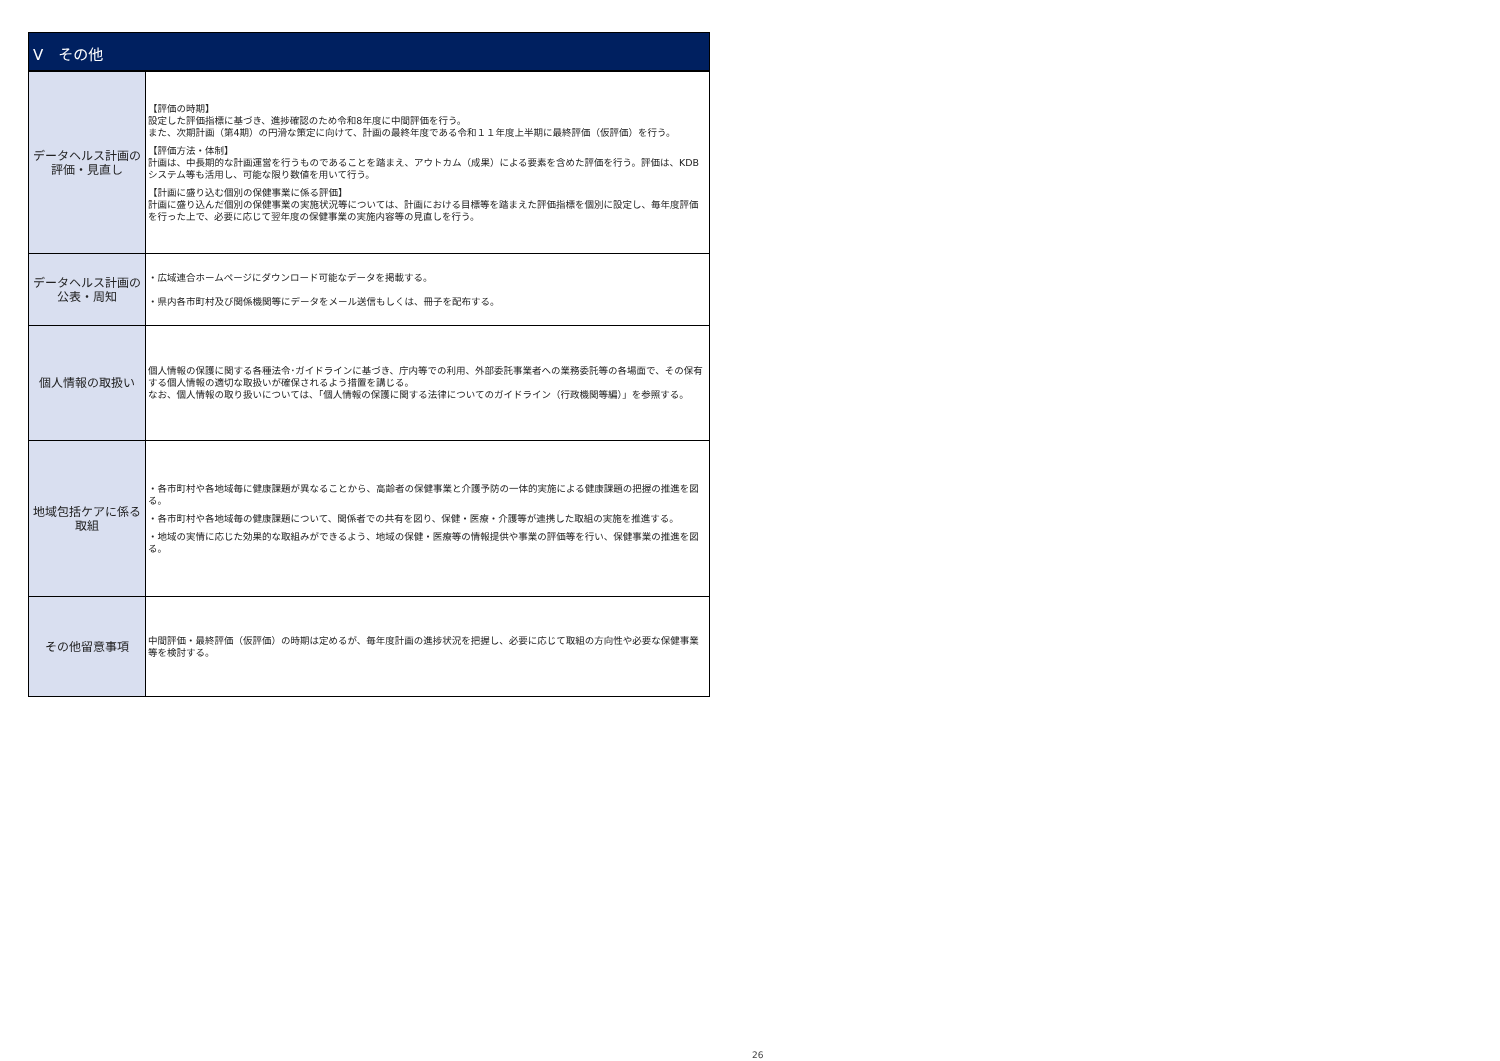Ⅴ　その他
| データヘルス計画の評価・見直し | 【評価の時期】 設定した評価指標に基づき、進捗確認のため令和8年度に中間評価を行う。 また、次期計画（第4期）の円滑な策定に向けて、計画の最終年度である令和１１年度上半期に最終評価（仮評価）を行う。 【評価方法・体制】 計画は、中長期的な計画運営を行うものであることを踏まえ、アウトカム（成果）による要素を含めた評価を行う。評価は、KDBシステム等も活用し、可能な限り数値を用いて行う。 【計画に盛り込む個別の保健事業に係る評価】 計画に盛り込んだ個別の保健事業の実施状況等については、計画における目標等を踏まえた評価指標を個別に設定し、毎年度評価を行った上で、必要に応じて翌年度の保健事業の実施内容等の見直しを行う。 |
| データヘルス計画の公表・周知 | ・広域連合ホームページにダウンロード可能なデータを掲載する。 ・県内各市町村及び関係機関等にデータをメール送信もしくは、冊子を配布する。 |
| 個人情報の取扱い | 個人情報の保護に関する各種法令･ガイドラインに基づき、庁内等での利用、外部委託事業者への業務委託等の各場面で、その保有する個人情報の適切な取扱いが確保されるよう措置を講じる。 なお、個人情報の取り扱いについては、「個人情報の保護に関する法律についてのガイドライン（行政機関等編）」を参照する。 |
| 地域包括ケアに係る取組 | ・各市町村や各地域毎に健康課題が異なることから、高齢者の保健事業と介護予防の一体的実施による健康課題の把握の推進を図る。 ・各市町村や各地域毎の健康課題について、関係者での共有を図り、保健・医療・介護等が連携した取組の実施を推進する。 ・地域の実情に応じた効果的な取組みができるよう、地域の保健・医療等の情報提供や事業の評価等を行い、保健事業の推進を図る。 |
| その他留意事項 | 中間評価・最終評価（仮評価）の時期は定めるが、毎年度計画の進捗状況を把握し、必要に応じて取組の方向性や必要な保健事業等を検討する。 |
26